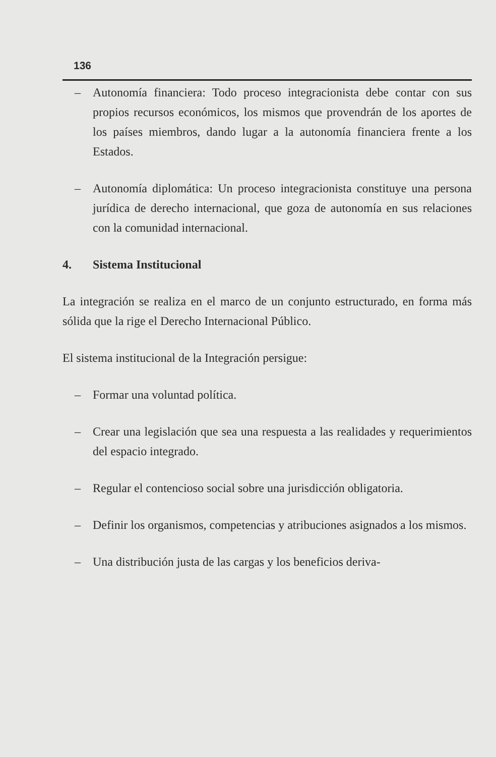136
– Autonomía financiera: Todo proceso integracionista debe contar con sus propios recursos económicos, los mismos que provendrán de los aportes de los países miembros, dando lugar a la autonomía financiera frente a los Estados.
– Autonomía diplomática: Un proceso integracionista constituye una persona jurídica de derecho internacional, que goza de autonomía en sus relaciones con la comunidad internacional.
4. Sistema Institucional
La integración se realiza en el marco de un conjunto estructurado, en forma más sólida que la rige el Derecho Internacional Público.
El sistema institucional de la Integración persigue:
– Formar una voluntad política.
– Crear una legislación que sea una respuesta a las realidades y requerimientos del espacio integrado.
– Regular el contencioso social sobre una jurisdicción obligatoria.
– Definir los organismos, competencias y atribuciones asignados a los mismos.
– Una distribución justa de las cargas y los beneficios deriva-